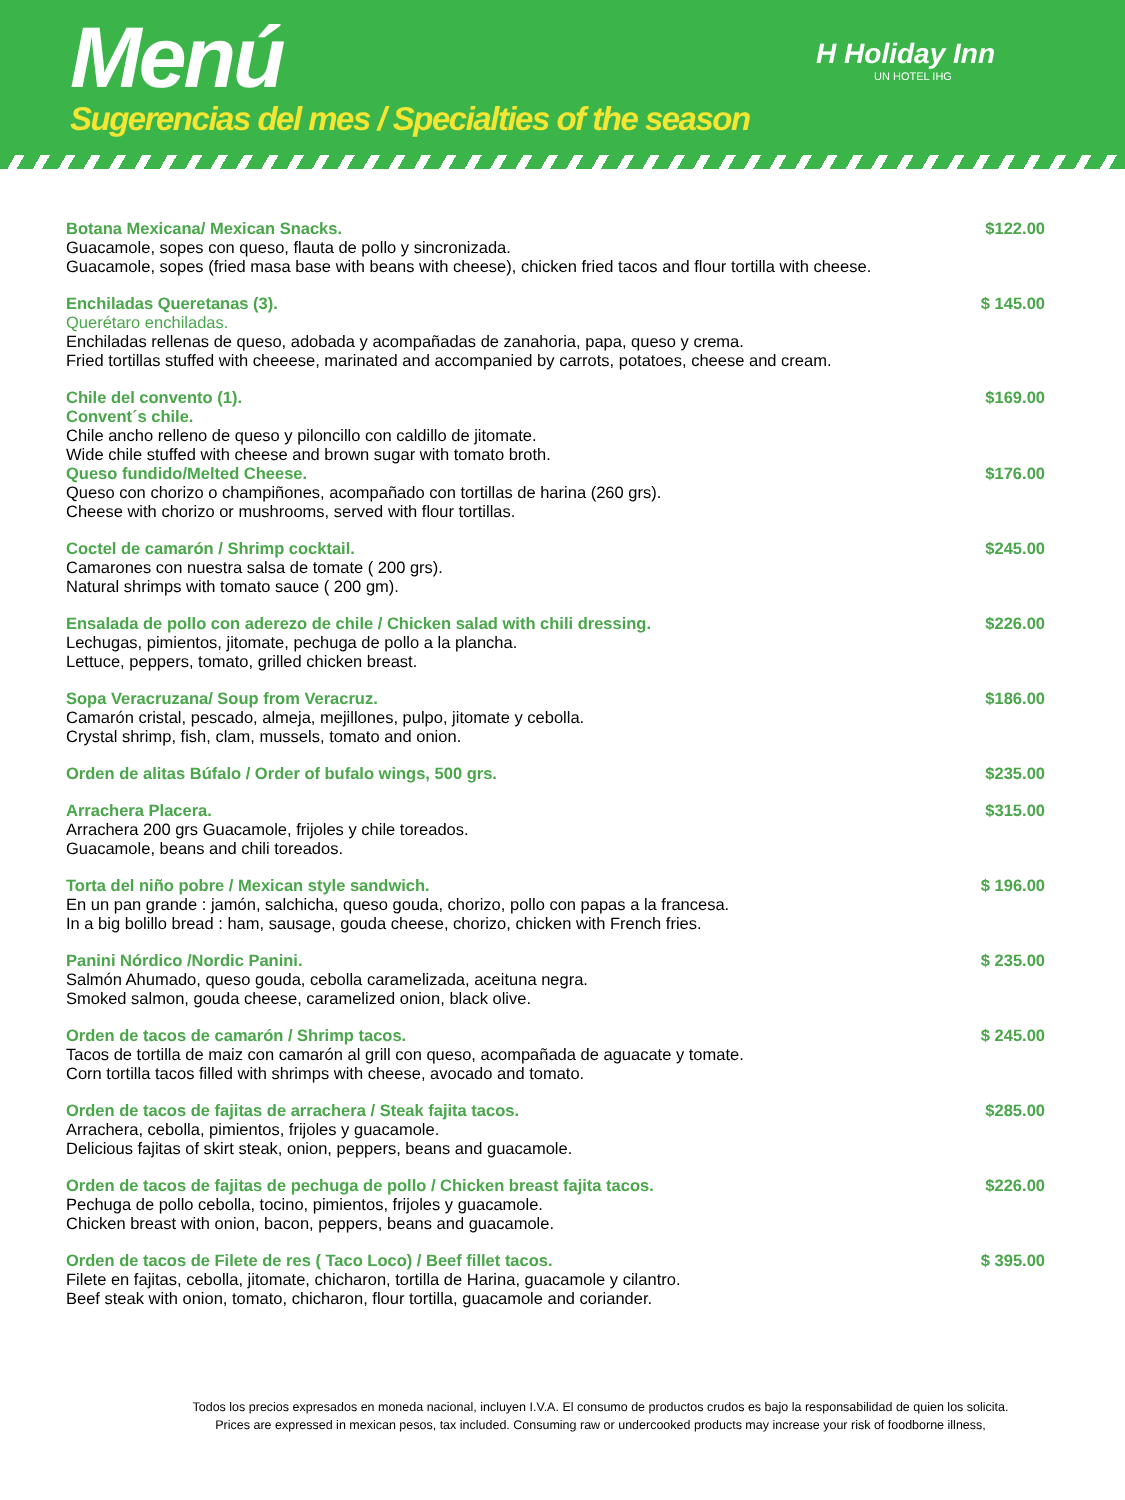Menú
Sugerencias del mes / Specialties of the season
H Holiday Inn
UN HOTEL IHG
Botana Mexicana/ Mexican Snacks. $122.00
Guacamole, sopes con queso, flauta de pollo y sincronizada.
Guacamole, sopes (fried masa base with beans with cheese), chicken fried tacos and flour tortilla with cheese.
Enchiladas Queretanas (3). $ 145.00
Querétaro enchiladas.
Enchiladas rellenas de queso, adobada y acompañadas de zanahoria, papa, queso y crema.
Fried tortillas stuffed with cheeese, marinated and accompanied by carrots, potatoes, cheese and cream.
Chile del convento (1). $169.00
Convent´s chile.
Chile ancho relleno de queso y piloncillo con caldillo de jitomate.
Wide chile stuffed with cheese and brown sugar with tomato broth.
Queso fundido/Melted Cheese. $176.00
Queso con chorizo o champiñones, acompañado con tortillas de harina (260 grs).
Cheese with chorizo or mushrooms, served with flour tortillas.
Coctel de camarón / Shrimp cocktail. $245.00
Camarones con nuestra salsa de tomate ( 200 grs).
Natural shrimps with tomato sauce ( 200 gm).
Ensalada de pollo con aderezo de chile / Chicken salad with chili dressing. $226.00
Lechugas, pimientos, jitomate, pechuga de pollo a la plancha.
Lettuce, peppers, tomato, grilled chicken breast.
Sopa Veracruzana/ Soup from Veracruz. $186.00
Camarón cristal, pescado, almeja, mejillones, pulpo, jitomate y cebolla.
Crystal shrimp, fish, clam, mussels, tomato and onion.
Orden de alitas Búfalo / Order of bufalo wings, 500 grs. $235.00
Arrachera Placera. $315.00
Arrachera 200 grs Guacamole, frijoles y chile toreados.
Guacamole, beans and chili toreados.
Torta del niño pobre / Mexican style sandwich. $ 196.00
En un pan grande : jamón, salchicha, queso gouda, chorizo, pollo con papas a la francesa.
In a big bolillo bread : ham, sausage, gouda cheese, chorizo, chicken with French fries.
Panini Nórdico /Nordic Panini. $ 235.00
Salmón Ahumado, queso gouda, cebolla caramelizada, aceituna negra.
Smoked salmon, gouda cheese, caramelized onion, black olive.
Orden de tacos de camarón / Shrimp tacos. $ 245.00
Tacos de tortilla de maiz con camarón al grill con queso, acompañada de aguacate y tomate.
Corn tortilla tacos filled with shrimps with cheese, avocado and tomato.
Orden de tacos de fajitas de arrachera / Steak fajita tacos. $285.00
Arrachera, cebolla, pimientos, frijoles y guacamole.
Delicious fajitas of skirt steak, onion, peppers, beans and guacamole.
Orden de tacos de fajitas de pechuga de pollo / Chicken breast fajita tacos. $226.00
Pechuga de pollo cebolla, tocino, pimientos, frijoles y guacamole.
Chicken breast with onion, bacon, peppers, beans and guacamole.
Orden de tacos de Filete de res ( Taco Loco) / Beef fillet tacos. $ 395.00
Filete en fajitas, cebolla, jitomate, chicharon, tortilla de Harina, guacamole y cilantro.
Beef steak with onion, tomato, chicharon, flour tortilla, guacamole and coriander.
Todos los precios expresados en moneda nacional, incluyen I.V.A. El consumo de productos crudos es bajo la responsabilidad de quien los solicita.
Prices are expressed in mexican pesos, tax included. Consuming raw or undercooked products may increase your risk of foodborne illness,